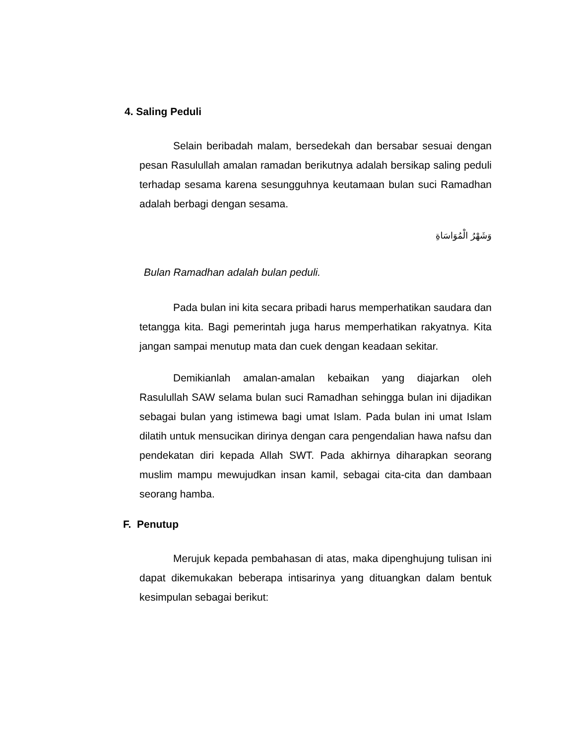4. Saling Peduli
Selain beribadah malam, bersedekah dan bersabar sesuai dengan pesan Rasulullah amalan ramadan berikutnya adalah bersikap saling peduli terhadap sesama karena sesungguhnya keutamaan bulan suci Ramadhan adalah berbagi dengan sesama.
وَشَهْرُ الْمُوَاسَاةِ
Bulan Ramadhan adalah bulan peduli.
Pada bulan ini kita secara pribadi harus memperhatikan saudara dan tetangga kita. Bagi pemerintah juga harus memperhatikan rakyatnya. Kita jangan sampai menutup mata dan cuek dengan keadaan sekitar.
Demikianlah amalan-amalan kebaikan yang diajarkan oleh Rasulullah SAW selama bulan suci Ramadhan sehingga bulan ini dijadikan sebagai bulan yang istimewa bagi umat Islam. Pada bulan ini umat Islam dilatih untuk mensucikan dirinya dengan cara pengendalian hawa nafsu dan pendekatan diri kepada Allah SWT. Pada akhirnya diharapkan seorang muslim mampu mewujudkan insan kamil, sebagai cita-cita dan dambaan seorang hamba.
F. Penutup
Merujuk kepada pembahasan di atas, maka dipenghujung tulisan ini dapat dikemukakan beberapa intisarinya yang dituangkan dalam bentuk kesimpulan sebagai berikut: